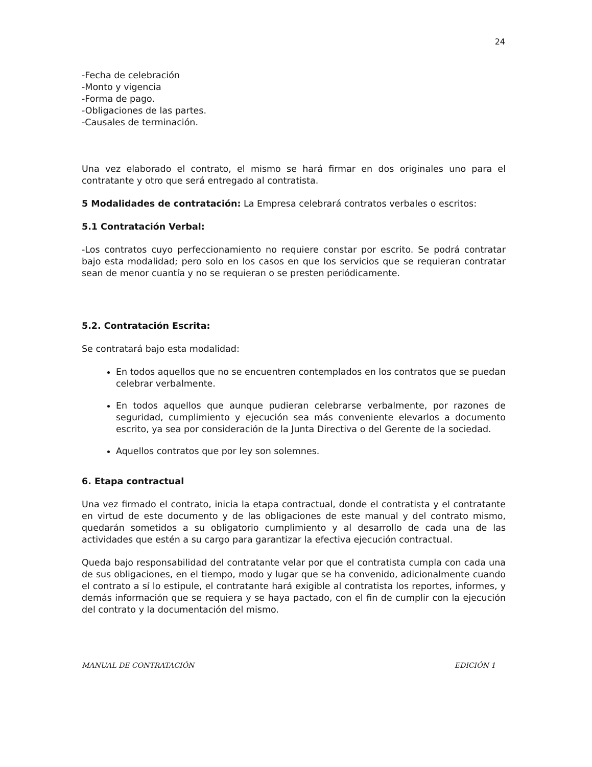24
-Fecha de celebración
-Monto y vigencia
-Forma de pago.
-Obligaciones de las partes.
-Causales de terminación.
Una vez elaborado el contrato, el mismo se hará firmar en dos originales uno para el contratante y otro que será entregado al contratista.
5 Modalidades de contratación: La Empresa celebrará contratos verbales o escritos:
5.1 Contratación Verbal:
-Los contratos cuyo perfeccionamiento no requiere constar por escrito. Se podrá contratar bajo esta modalidad; pero solo en los casos en que los servicios que se requieran contratar sean de menor cuantía y no se requieran o se presten periódicamente.
5.2. Contratación Escrita:
Se contratará bajo esta modalidad:
En todos aquellos que no se encuentren contemplados en los contratos que se puedan celebrar verbalmente.
En todos aquellos que aunque pudieran celebrarse verbalmente, por razones de seguridad, cumplimiento y ejecución sea más conveniente elevarlos a documento escrito, ya sea por consideración de la Junta Directiva o del Gerente de la sociedad.
Aquellos contratos que por ley son solemnes.
6. Etapa contractual
Una vez firmado el contrato, inicia la etapa contractual, donde el contratista y el contratante en virtud de este documento y de las obligaciones de este manual y del contrato mismo, quedarán sometidos a su obligatorio cumplimiento y al desarrollo de cada una de las actividades que estén a su cargo para garantizar la efectiva ejecución contractual.
Queda bajo responsabilidad del contratante velar por que el contratista cumpla con cada una de sus obligaciones, en el tiempo, modo y lugar que se ha convenido, adicionalmente cuando el contrato a sí lo estipule, el contratante hará exigible al contratista los reportes, informes, y demás información que se requiera y se haya pactado, con el fin de cumplir con la ejecución del contrato y la documentación del mismo.
MANUAL DE CONTRATACIÓN EDICIÓN 1